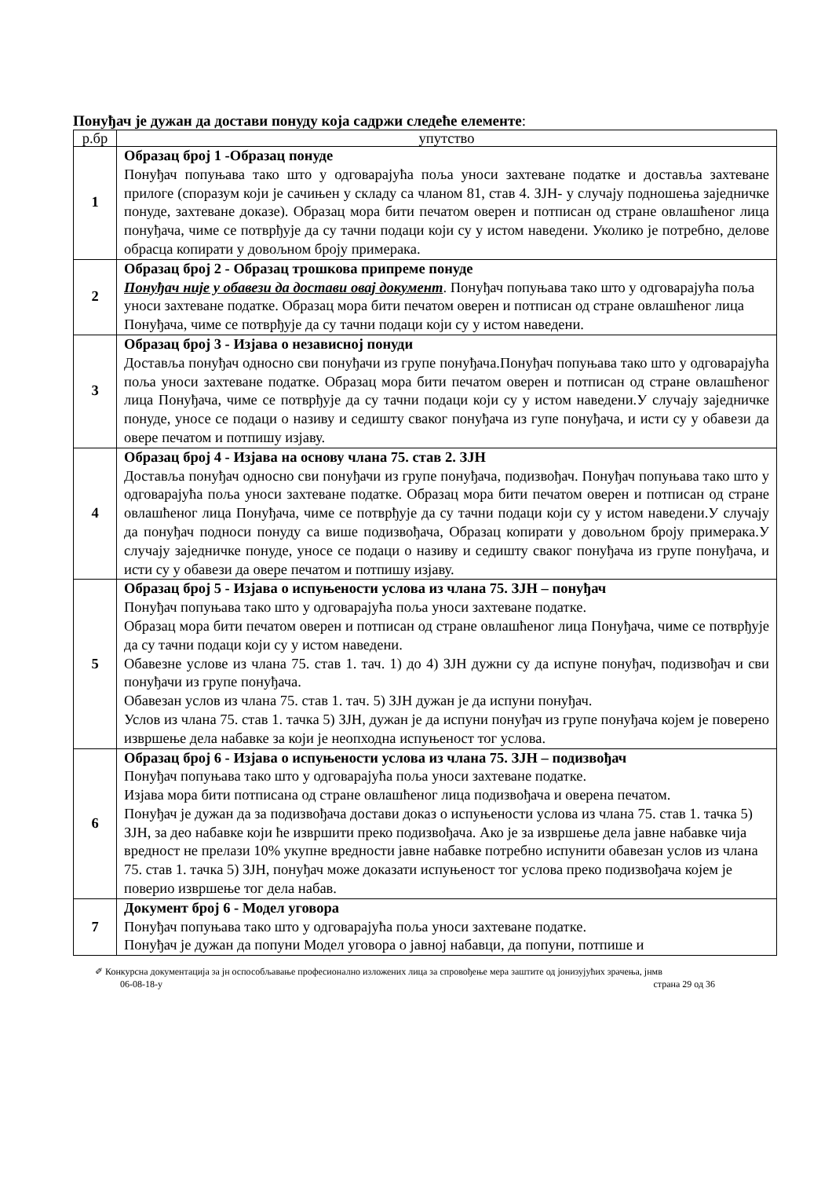Понуђач је дужан да достави понуду која садржи следеће елементе:
| р.бр | упутство |
| --- | --- |
| 1 | Образац број 1 -Образац понуде Понуђач попуњава тако што у одговарајућа поља уноси захтеване податке и доставља захтеване прилоге (споразум који је сачињен у складу са чланом 81, став 4. ЗЈН- у случају подношења заједничке понуде, захтеване доказе). Образац мора бити печатом оверен и потписан од стране овлашћеног лица понуђача, чиме се потврђује да су тачни подаци који су у истом наведени. Уколико је потребно, делове обрасца копирати у довољном броју примерака. |
| 2 | Образац број 2 - Образац трошкова припреме понуде Понуђач није у обавези да достави овај документ . Понуђач попуњава тако што у одговарајућа поља уноси захтеване податке. Образац мора бити печатом оверен и потписан од стране овлашћеног лица Понуђача, чиме се потврђује да су тачни подаци који су у истом наведени. |
| 3 | Образац број 3 - Изјава о независној понуди Доставља понуђач односно сви понуђачи из групе понуђача.Понуђач попуњава тако што у одговарајућа поља уноси захтеване податке. Образац мора бити печатом оверен и потписан од стране овлашћеног лица Понуђача, чиме се потврђује да су тачни подаци који су у истом наведени.У случају заједничке понуде, уносе се подаци о називу и седишту сваког понуђача из гупе понуђача, и исти су у обавези да овере печатом и потпишу изјаву. |
| 4 | Образац број 4 - Изјава на основу члана 75. став 2. ЗЈН Доставља понуђач односно сви понуђачи из групе понуђача, подизвођач. Понуђач попуњава тако што у одговарајућа поља уноси захтеване податке. Образац мора бити печатом оверен и потписан од стране овлашћеног лица Понуђача, чиме се потврђује да су тачни подаци који су у истом наведени.У случају да понуђач подноси понуду са више подизвођача, Образац копирати у довољном броју примерака.У случају заједничке понуде, уносе се подаци о називу и седишту сваког понуђача из групе понуђача, и исти су у обавези да овере печатом и потпишу изјаву. |
| 5 | Образац број 5 - Изјава о испуњености услова из члана 75. ЗЈН – понуђач Понуђач попуњава тако што у одговарајућа поља уноси захтеване податке. Образац мора бити печатом оверен и потписан од стране овлашћеног лица Понуђача, чиме се потврђује да су тачни подаци који су у истом наведени. Обавезне услове из члана 75. став 1. тач. 1) до 4) ЗЈН дужни су да испуне понуђач, подизвођач и сви понуђачи из групе понуђача. Обавезан услов из члана 75. став 1. тач. 5) ЗЈН дужан је да испуни понуђач. Услов из члана 75. став 1. тачка 5) ЗЈН, дужан је да испуни понуђач из групе понуђача којем је поверено извршење дела набавке за који је неопходна испуњеност тог услова. |
| 6 | Образац број 6 - Изјава о испуњености услова из члана 75. ЗЈН – подизвођач Понуђач попуњава тако што у одговарајућа поља уноси захтеване податке. Изјава мора бити потписана од стране овлашћеног лица подизвођача и оверена печатом. Понуђач је дужан да за подизвођача достави доказ о испуњености услова из члана 75. став 1. тачка 5) ЗЈН, за део набавке који ће извршити преко подизвођача. Ако је за извршење дела јавне набавке чија вредност не прелази 10% укупне вредности јавне набавке потребно испунити обавезан услов из члана 75. став 1. тачка 5) ЗЈН, понуђач може доказати испуњеност тог услова преко подизвођача којем је поверио извршење тог дела набав. |
| 7 | Документ број 6 - Модел уговора Понуђач попуњава тако што у одговарајућа поља уноси захтеване податке. Понуђач је дужан да попуни Модел уговора о јавној набавци, да попуни, потпише и |
✐ Конкурсна документација за јн оспособљавање професионално изложених лица за спровођење мера заштите од јонизујућих зрачења, јнмв
06-08-18-у страна 29 од 36